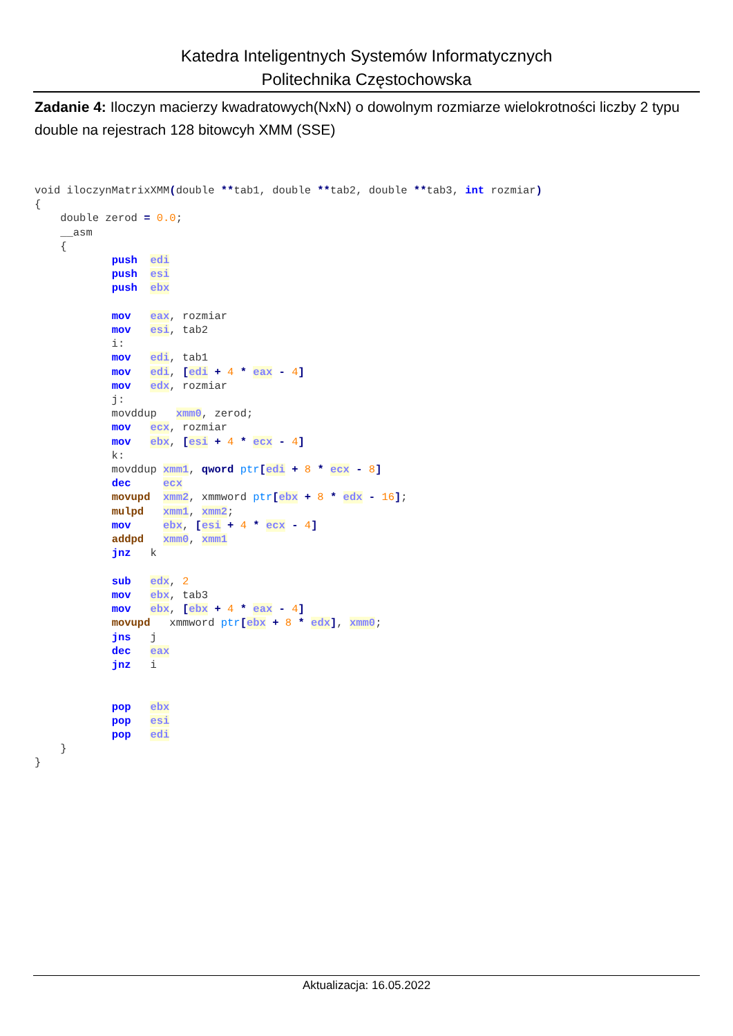Katedra Inteligentnych Systemów Informatycznych
Politechnika Częstochowska
Zadanie 4: Iloczyn macierzy kwadratowych(NxN) o dowolnym rozmiarze wielokrotności liczby 2 typu double na rejestrach 128 bitowcyh XMM (SSE)
void iloczynMatrixXMM(double **tab1, double **tab2, double **tab3, int rozmiar)
{
    double zerod = 0.0;
    __asm
    {
            push  edi
            push  esi
            push  ebx

            mov   eax, rozmiar
            mov   esi, tab2
            i:
            mov   edi, tab1
            mov   edi, [edi + 4 * eax - 4]
            mov   edx, rozmiar
            j:
            movddup   xmm0, zerod;
            mov   ecx, rozmiar
            mov   ebx, [esi + 4 * ecx - 4]
            k:
            movddup xmm1, qword ptr[edi + 8 * ecx - 8]
            dec     ecx
            movupd  xmm2, xmmword ptr[ebx + 8 * edx - 16];
            mulpd   xmm1, xmm2;
            mov     ebx, [esi + 4 * ecx - 4]
            addpd   xmm0, xmm1
            jnz   k

            sub   edx, 2
            mov   ebx, tab3
            mov   ebx, [ebx + 4 * eax - 4]
            movupd   xmmword ptr[ebx + 8 * edx], xmm0;
            jns   j
            dec   eax
            jnz   i


            pop   ebx
            pop   esi
            pop   edi
    }
}
Aktualizacja: 16.05.2022